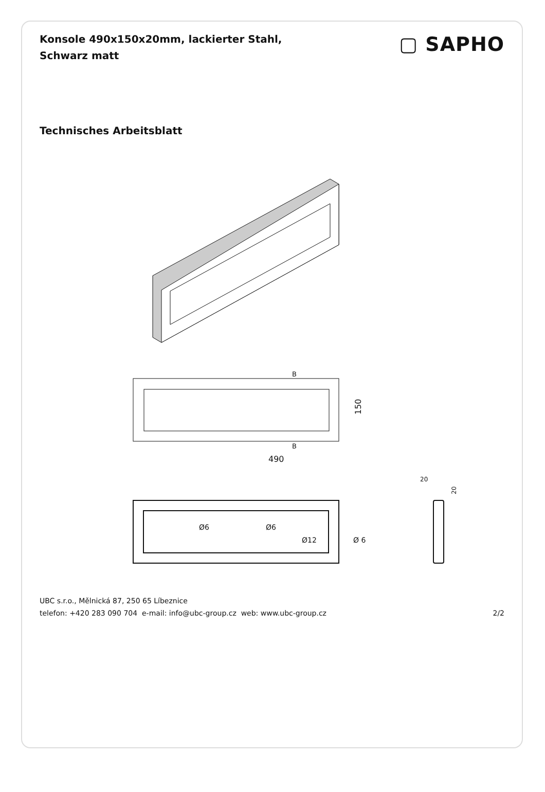Konsole 490x150x20mm, lackierter Stahl, Schwarz matt
▢ SAPHO
Technisches Arbeitsblatt
490
150
B
B
Ø6
Ø6
Ø12
Ø 6
20
20
UBC s.r.o., Mělnická 87, 250 65 Líbeznice
telefon: +420 283 090 704 e-mail: info@ubc-group.cz web: www.ubc-group.cz
2/2